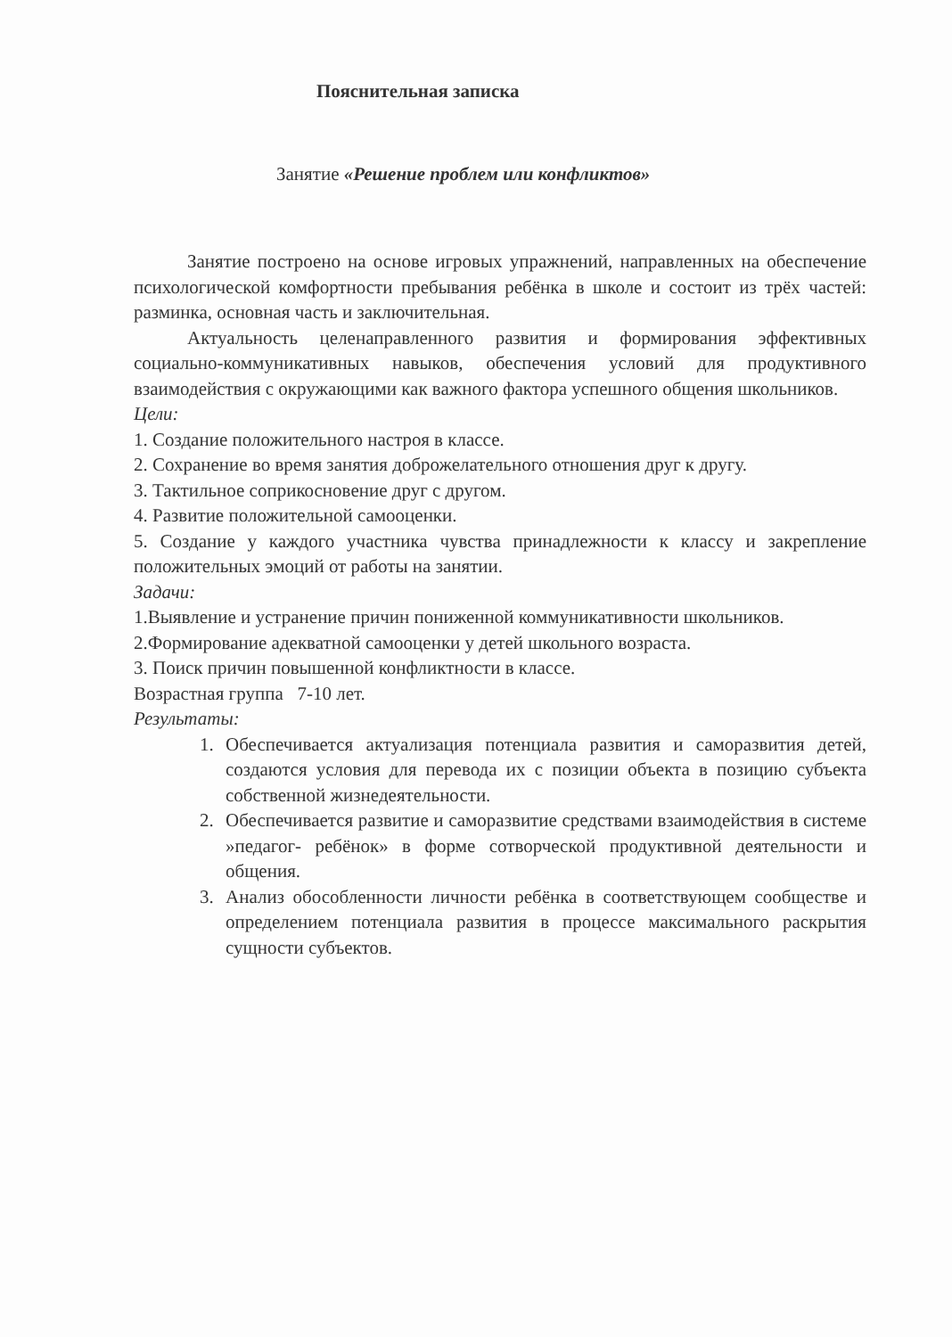Пояснительная записка
Занятие «Решение проблем или конфликтов»
Занятие построено на основе игровых упражнений, направленных на обеспечение психологической комфортности пребывания ребёнка в школе и состоит из трёх частей: разминка, основная часть и заключительная.
Актуальность целенаправленного развития и формирования эффективных социально-коммуникативных навыков, обеспечения условий для продуктивного взаимодействия с окружающими как важного фактора успешного общения школьников.
Цели:
1. Создание положительного настроя в классе.
2. Сохранение во время занятия доброжелательного отношения друг к другу.
3. Тактильное соприкосновение друг с другом.
4. Развитие положительной самооценки.
5. Создание у каждого участника чувства принадлежности к классу и закрепление положительных эмоций от работы на занятии.
Задачи:
1.Выявление и устранение причин пониженной коммуникативности школьников.
2.Формирование адекватной самооценки у детей школьного возраста.
3. Поиск причин повышенной конфликтности в классе.
Возрастная группа 7-10 лет.
Результаты:
1. Обеспечивается актуализация потенциала развития и саморазвития детей, создаются условия для перевода их с позиции объекта в позицию субъекта собственной жизнедеятельности.
2. Обеспечивается развитие и саморазвитие средствами взаимодействия в системе »педагог- ребёнок» в форме сотворческой продуктивной деятельности и общения.
3. Анализ обособленности личности ребёнка в соответствующем сообществе и определением потенциала развития в процессе максимального раскрытия сущности субъектов.